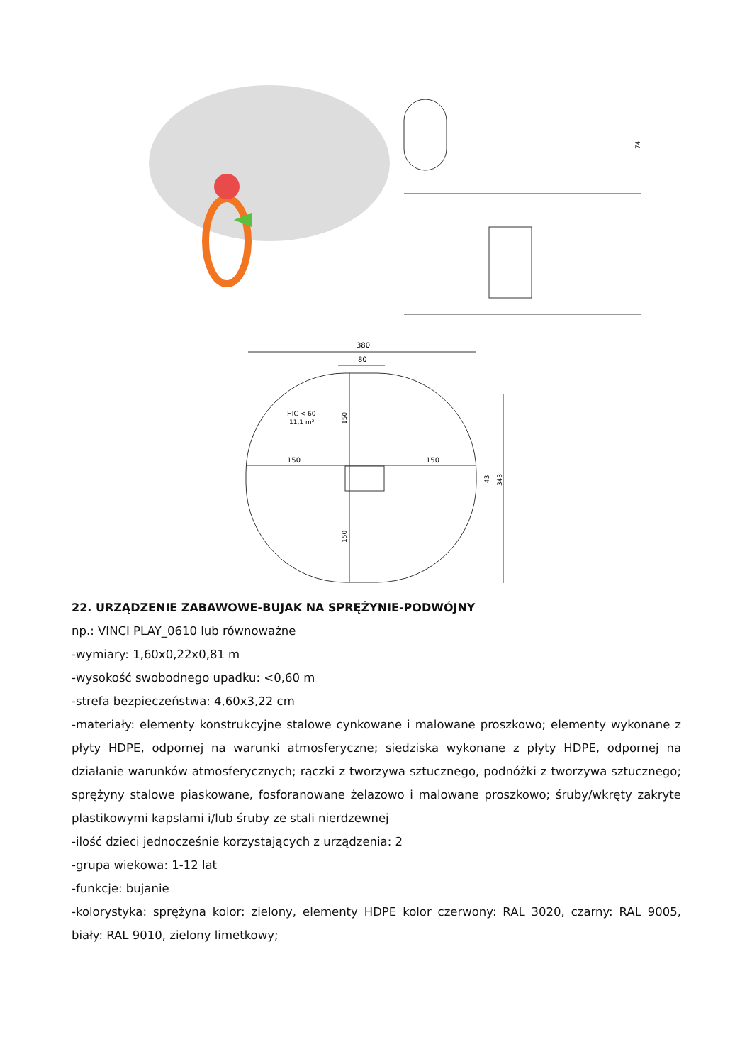74
380
80
150
150
HIC < 60
11,1 m²
150
150
43
343
22. URZĄDZENIE ZABAWOWE-BUJAK NA SPRĘŻYNIE-PODWÓJNY
np.: VINCI PLAY_0610 lub równoważne
-wymiary: 1,60x0,22x0,81 m
-wysokość swobodnego upadku: <0,60 m
-strefa bezpieczeństwa: 4,60x3,22 cm
-materiały: elementy konstrukcyjne stalowe cynkowane i malowane proszkowo; elementy wykonane z płyty HDPE, odpornej na warunki atmosferyczne; siedziska wykonane z płyty HDPE, odpornej na działanie warunków atmosferycznych; rączki z tworzywa sztucznego, podnóżki z tworzywa sztucznego; sprężyny stalowe piaskowane, fosforanowane żelazowo i malowane proszkowo; śruby/wkręty zakryte plastikowymi kapslami i/lub śruby ze stali nierdzewnej
-ilość dzieci jednocześnie korzystających z urządzenia: 2
-grupa wiekowa: 1-12 lat
-funkcje: bujanie
-kolorystyka: sprężyna kolor: zielony, elementy HDPE kolor czerwony: RAL 3020, czarny: RAL 9005, biały: RAL 9010, zielony limetkowy;